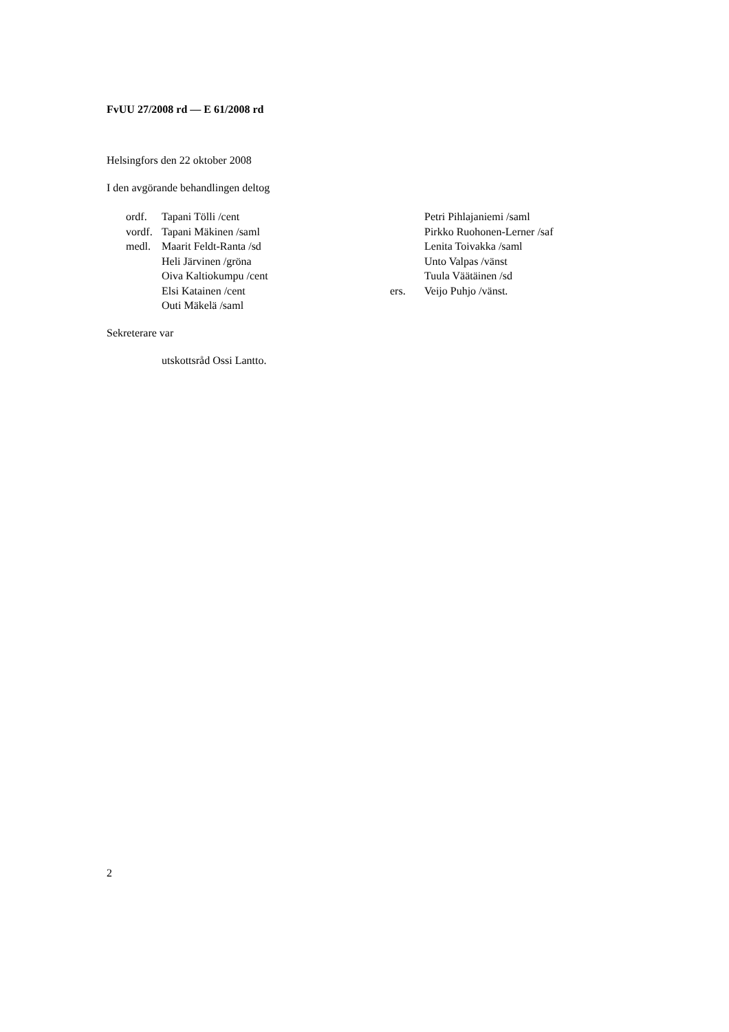FvUU 27/2008 rd — E 61/2008 rd
Helsingfors den 22 oktober 2008
I den avgörande behandlingen deltog
| ordf. | Tapani Tölli /cent | | Petri Pihlajaniemi /saml |
| vordf. | Tapani Mäkinen /saml | | Pirkko Ruohonen-Lerner /saf |
| medl. | Maarit Feldt-Ranta /sd | | Lenita Toivakka /saml |
| | Heli Järvinen /gröna | | Unto Valpas /vänst |
| | Oiva Kaltiokumpu /cent | | Tuula Väätäinen /sd |
| | Elsi Katainen /cent | ers. | Veijo Puhjo /vänst. |
| | Outi Mäkelä /saml | | |
Sekreterare var
utskottsråd Ossi Lantto.
2